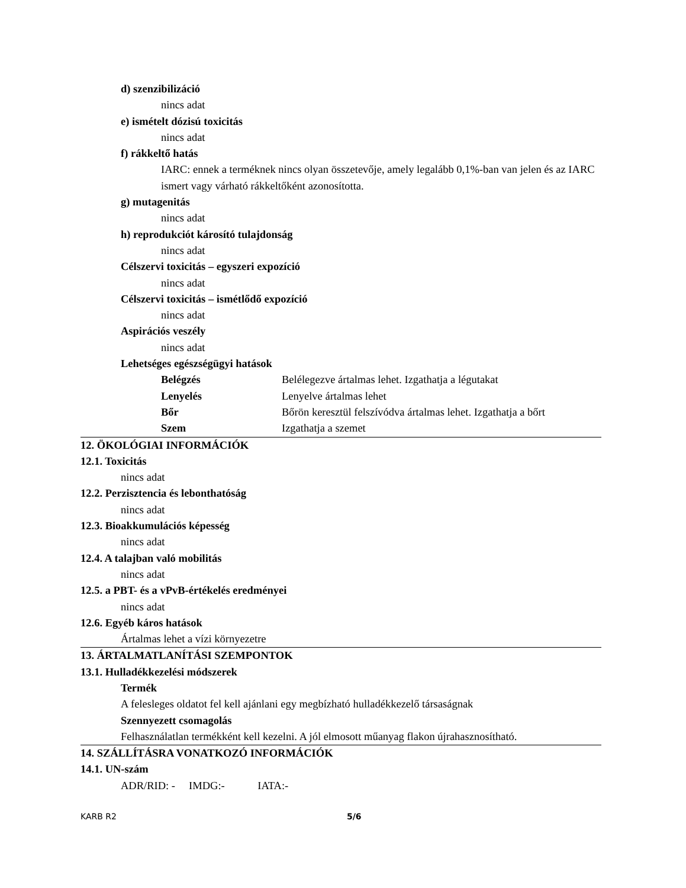d) szenzibilizáció
nincs adat
e) ismételt dózisú toxicitás
nincs adat
f) rákkeltő hatás
IARC: ennek a terméknek nincs olyan összetevője, amely legalább 0,1%-ban van jelen és az IARC ismert vagy várható rákkeltőként azonosította.
g) mutagenitás
nincs adat
h) reprodukciót károsító tulajdonság
nincs adat
Célszervi toxicitás – egyszeri expozíció
nincs adat
Célszervi toxicitás – ismétlődő expozíció
nincs adat
Aspirációs veszély
nincs adat
Lehetséges egészségügyi hatások
| Belégzés | Belélegezve ártalmas lehet. Izgathatja a légutakat |
| Lenyelés | Lenyelve ártalmas lehet |
| Bőr | Bőrön keresztül felszívódva ártalmas lehet. Izgathatja a bőrt |
| Szem | Izgathatja a szemet |
12. ÖKOLÓGIAI INFORMÁCIÓK
12.1. Toxicitás
nincs adat
12.2. Perzisztencia és lebonthatóság
nincs adat
12.3. Bioakkumulációs képesség
nincs adat
12.4. A talajban való mobilitás
nincs adat
12.5. a PBT- és a vPvB-értékelés eredményei
nincs adat
12.6. Egyéb káros hatások
Ártalmas lehet a vízi környezetre
13. ÁRTALMATLANÍTÁSI SZEMPONTOK
13.1. Hulladékkezelési módszerek
Termék
A felesleges oldatot fel kell ajánlani egy megbízható hulladékkezelő társaságnak
Szennyezett csomagolás
Felhasználatlan termékként kell kezelni. A jól elmosott műanyag flakon újrahasznosítható.
14. SZÁLLÍTÁSRA VONATKOZÓ INFORMÁCIÓK
14.1. UN-szám
ADR/RID: - IMDG:- IATA:-
KARB R2 5/6